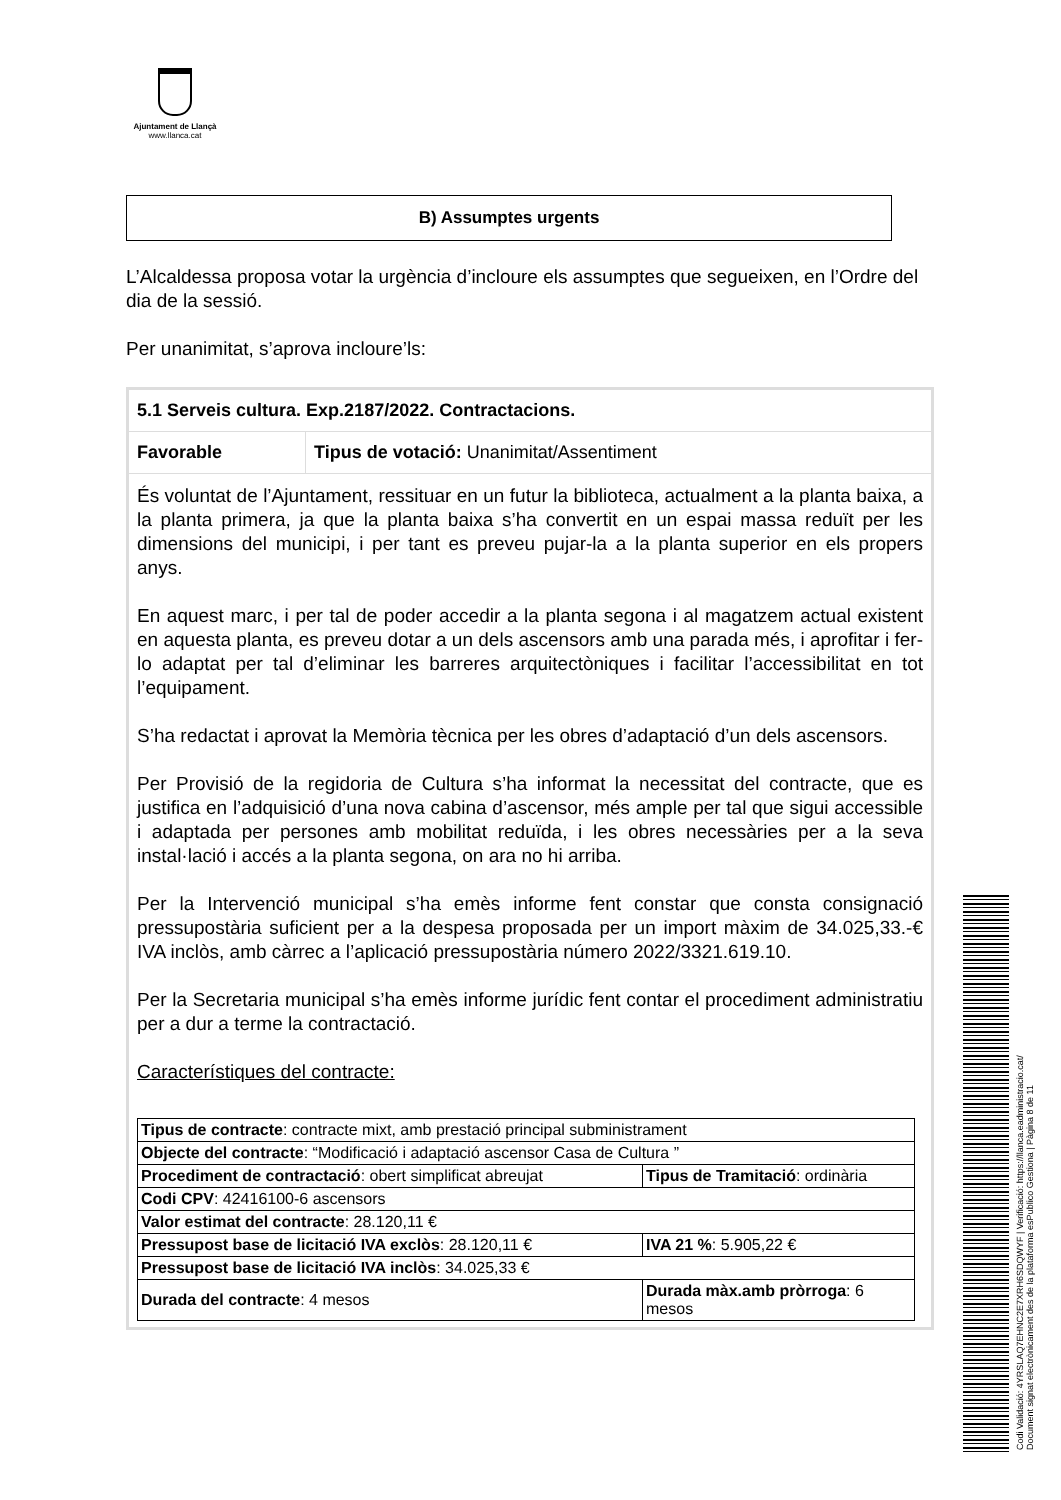Ajuntament de Llançà
www.llanca.cat
B) Assumptes urgents
L’Alcaldessa proposa votar la urgència d’incloure els assumptes que segueixen, en l’Ordre del dia de la sessió.
Per unanimitat, s’aprova incloure’ls:
| 5.1 Serveis cultura. Exp.2187/2022. Contractacions. | |
| Favorable | Tipus de votació: Unanimitat/Assentiment |
És voluntat de l’Ajuntament, ressituar en un futur la biblioteca, actualment a la planta baixa, a la planta primera, ja que la planta baixa s’ha convertit en un espai massa reduït per les dimensions del municipi, i per tant es preveu pujar-la a la planta superior en els propers anys.
En aquest marc, i per tal de poder accedir a la planta segona i al magatzem actual existent en aquesta planta, es preveu dotar a un dels ascensors amb una parada més, i aprofitar i fer-lo adaptat per tal d’eliminar les barreres arquitectòniques i facilitar l’accessibilitat en tot l’equipament.
S’ha redactat i aprovat la Memòria tècnica per les obres d’adaptació d’un dels ascensors.
Per Provisió de la regidoria de Cultura s’ha informat la necessitat del contracte, que es justifica en l’adquisició d’una nova cabina d’ascensor, més ample per tal que sigui accessible i adaptada per persones amb mobilitat reduïda, i les obres necessàries per a la seva instal·lació i accés a la planta segona, on ara no hi arriba.
Per la Intervenció municipal s’ha emès informe fent constar que consta consignació pressupostària suficient per a la despesa proposada per un import màxim de 34.025,33.-€ IVA inclòs, amb càrrec a l’aplicació pressupostària número 2022/3321.619.10.
Per la Secretaria municipal s’ha emès informe jurídic fent contar el procediment administratiu per a dur a terme la contractació.
Característiques del contracte:
| Tipus de contracte : contracte mixt, amb prestació principal subministrament | |
| Objecte del contracte : “Modificació i adaptació ascensor Casa de Cultura ” | |
| Procediment de contractació : obert simplificat abreujat | Tipus de Tramitació : ordinària |
| Codi CPV : 42416100-6 ascensors | |
| Valor estimat del contracte : 28.120,11 € | |
| Pressupost base de licitació IVA exclòs : 28.120,11 € | IVA 21 % : 5.905,22 € |
| Pressupost base de licitació IVA inclòs : 34.025,33 € | |
| Durada del contracte : 4 mesos | Durada màx.amb pròrroga : 6 mesos |
Codi Validació: 4YRSLAQ7EHNC2E7XRH6SDQWYF | Verificació: https://llanca.eadministracio.cat/
Document signat electrònicament des de la plataforma esPublico Gestiona | Pàgina 8 de 11